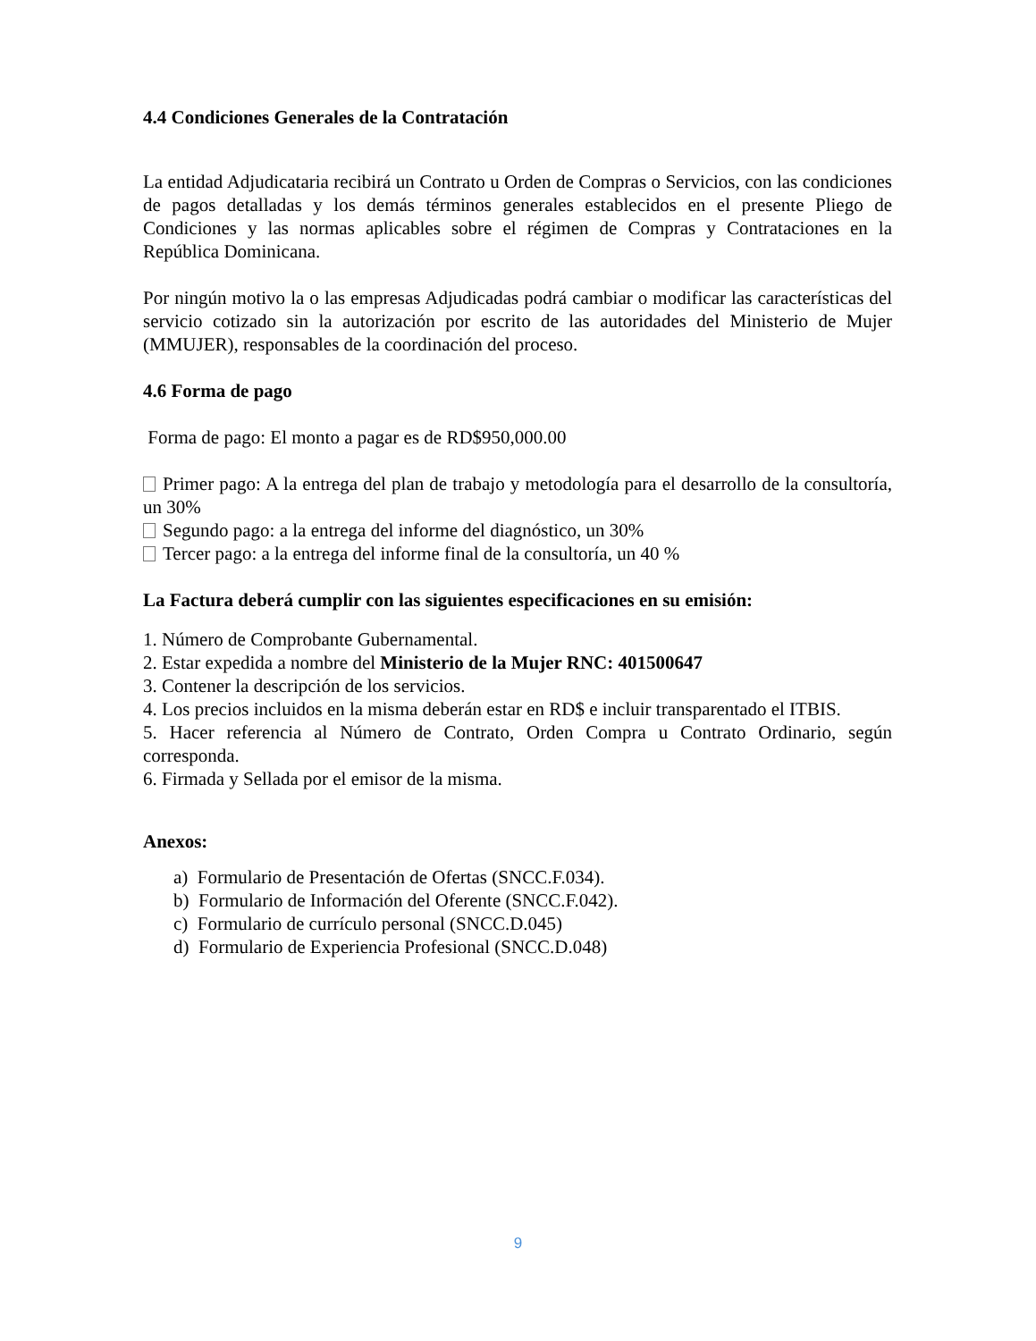4.4 Condiciones Generales de la Contratación
La entidad Adjudicataria recibirá un Contrato u Orden de Compras o Servicios, con las condiciones de pagos detalladas y los demás términos generales establecidos en el presente Pliego de Condiciones y las normas aplicables sobre el régimen de Compras y Contrataciones en la República Dominicana.
Por ningún motivo la o las empresas Adjudicadas podrá cambiar o modificar las características del servicio cotizado sin la autorización por escrito de las autoridades del Ministerio de Mujer (MMUJER), responsables de la coordinación del proceso.
4.6 Forma de pago
Forma de pago: El monto a pagar es de RD$950,000.00
Primer pago: A la entrega del plan de trabajo y metodología para el desarrollo de la consultoría, un 30%
Segundo pago: a la entrega del informe del diagnóstico, un 30%
Tercer pago: a la entrega del informe final de la consultoría, un 40 %
La Factura deberá cumplir con las siguientes especificaciones en su emisión:
1. Número de Comprobante Gubernamental.
2. Estar expedida a nombre del Ministerio de la Mujer RNC: 401500647
3. Contener la descripción de los servicios.
4. Los precios incluidos en la misma deberán estar en RD$ e incluir transparentado el ITBIS.
5. Hacer referencia al Número de Contrato, Orden Compra u Contrato Ordinario, según corresponda.
6. Firmada y Sellada por el emisor de la misma.
Anexos:
a) Formulario de Presentación de Ofertas (SNCC.F.034).
b) Formulario de Información del Oferente (SNCC.F.042).
c) Formulario de currículo personal (SNCC.D.045)
d) Formulario de Experiencia Profesional (SNCC.D.048)
9